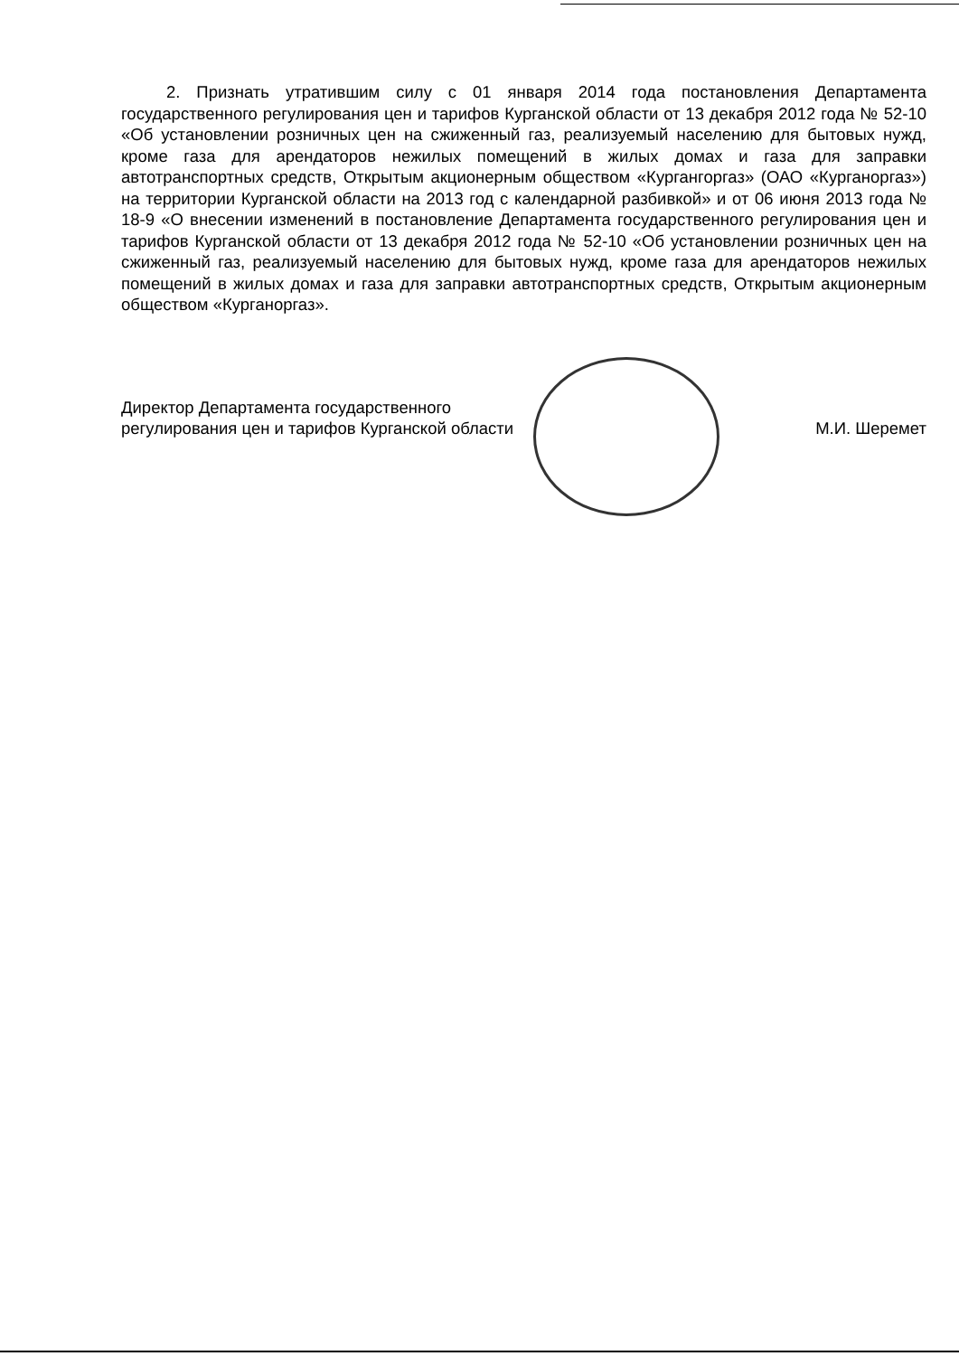2. Признать утратившим силу с 01 января 2014 года постановления Департамента государственного регулирования цен и тарифов Курганской области от 13 декабря 2012 года № 52-10 «Об установлении розничных цен на сжиженный газ, реализуемый населению для бытовых нужд, кроме газа для арендаторов нежилых помещений в жилых домах и газа для заправки автотранспортных средств, Открытым акционерным обществом «Кургангоргаз» (ОАО «Курганоргаз») на территории Курганской области на 2013 год с календарной разбивкой» и от 06 июня 2013 года № 18-9 «О внесении изменений в постановление Департамента государственного регулирования цен и тарифов Курганской области от 13 декабря 2012 года № 52-10 «Об установлении розничных цен на сжиженный газ, реализуемый населению для бытовых нужд, кроме газа для арендаторов нежилых помещений в жилых домах и газа для заправки автотранспортных средств, Открытым акционерным обществом «Курганоргаз».
Директор Департамента государственного
регулирования цен и тарифов Курганской области
М.И. Шеремет